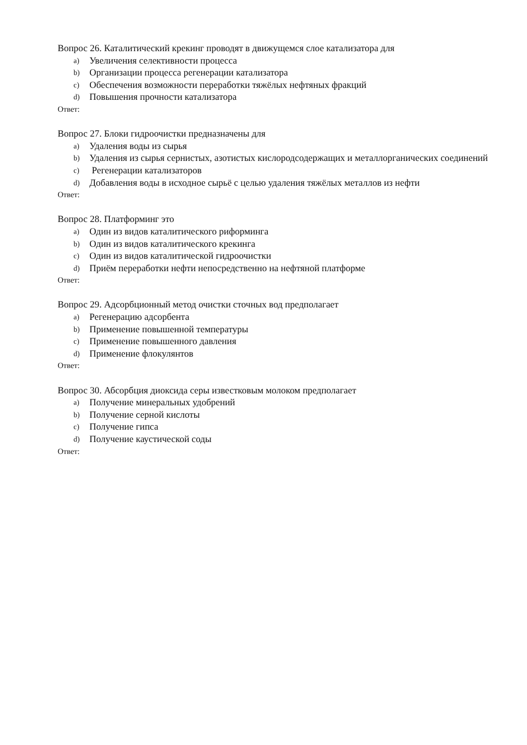Вопрос 26. Каталитический крекинг проводят в движущемся слое катализатора для
a) Увеличения селективности процесса
b) Организации процесса регенерации катализатора
c) Обеспечения возможности переработки тяжёлых нефтяных фракций
d) Повышения прочности катализатора
Ответ:
Вопрос 27. Блоки гидроочистки предназначены для
a) Удаления воды из сырья
b) Удаления из сырья сернистых, азотистых кислородсодержащих и металлорганических соединений
c) Регенерации катализаторов
d) Добавления воды в исходное сырьё с целью удаления тяжёлых металлов из нефти
Ответ:
Вопрос 28. Платформинг это
a) Один из видов каталитического риформинга
b) Один из видов каталитического крекинга
c) Один из видов каталитической гидроочистки
d) Приём переработки нефти непосредственно на нефтяной платформе
Ответ:
Вопрос 29. Адсорбционный метод очистки сточных вод предполагает
a) Регенерацию адсорбента
b) Применение повышенной температуры
c) Применение повышенного давления
d) Применение флокулянтов
Ответ:
Вопрос 30. Абсорбция диоксида серы известковым молоком предполагает
a) Получение минеральных удобрений
b) Получение серной кислоты
c) Получение гипса
d) Получение каустической соды
Ответ: